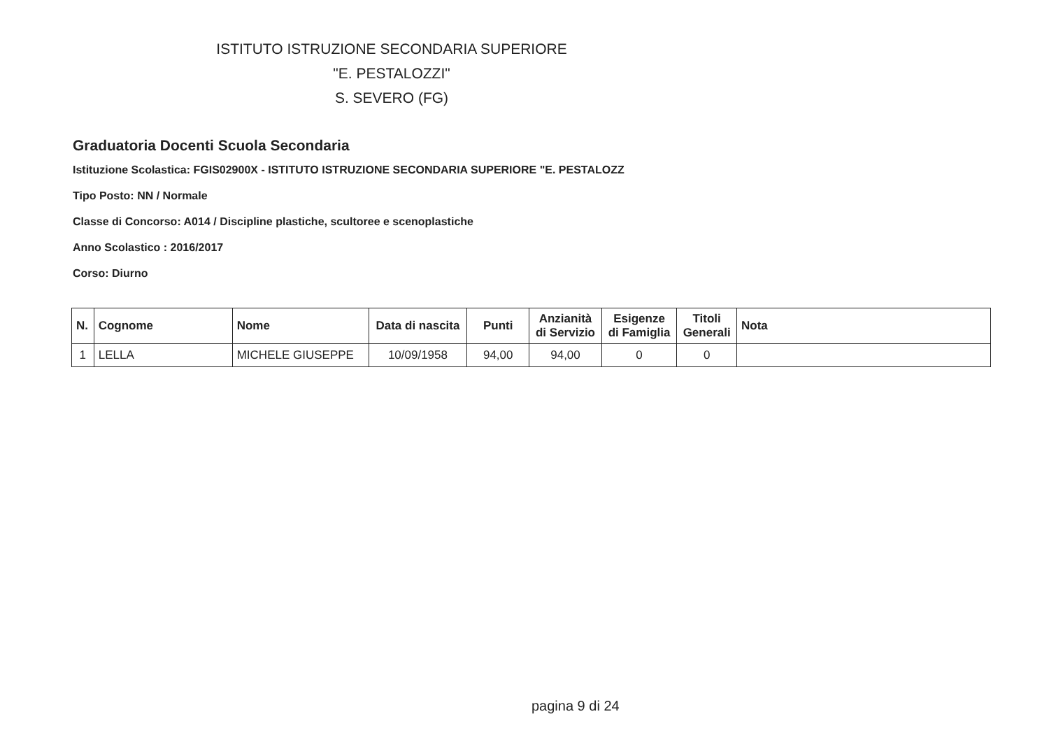ISTITUTO ISTRUZIONE SECONDARIA SUPERIORE
"E. PESTALOZZI"
S. SEVERO (FG)
Graduatoria Docenti Scuola Secondaria
Istituzione Scolastica: FGIS02900X - ISTITUTO ISTRUZIONE SECONDARIA SUPERIORE "E. PESTALOZZ
Tipo Posto: NN / Normale
Classe di Concorso: A014 / Discipline plastiche, scultoree e scenoplastiche
Anno Scolastico : 2016/2017
Corso: Diurno
| N. | Cognome | Nome | Data di nascita | Punti | Anzianità di Servizio | Esigenze di Famiglia | Titoli Generali | Nota |
| --- | --- | --- | --- | --- | --- | --- | --- | --- |
| 1 | LELLA | MICHELE GIUSEPPE | 10/09/1958 | 94,00 | 94,00 | 0 | 0 | |
pagina 9 di 24